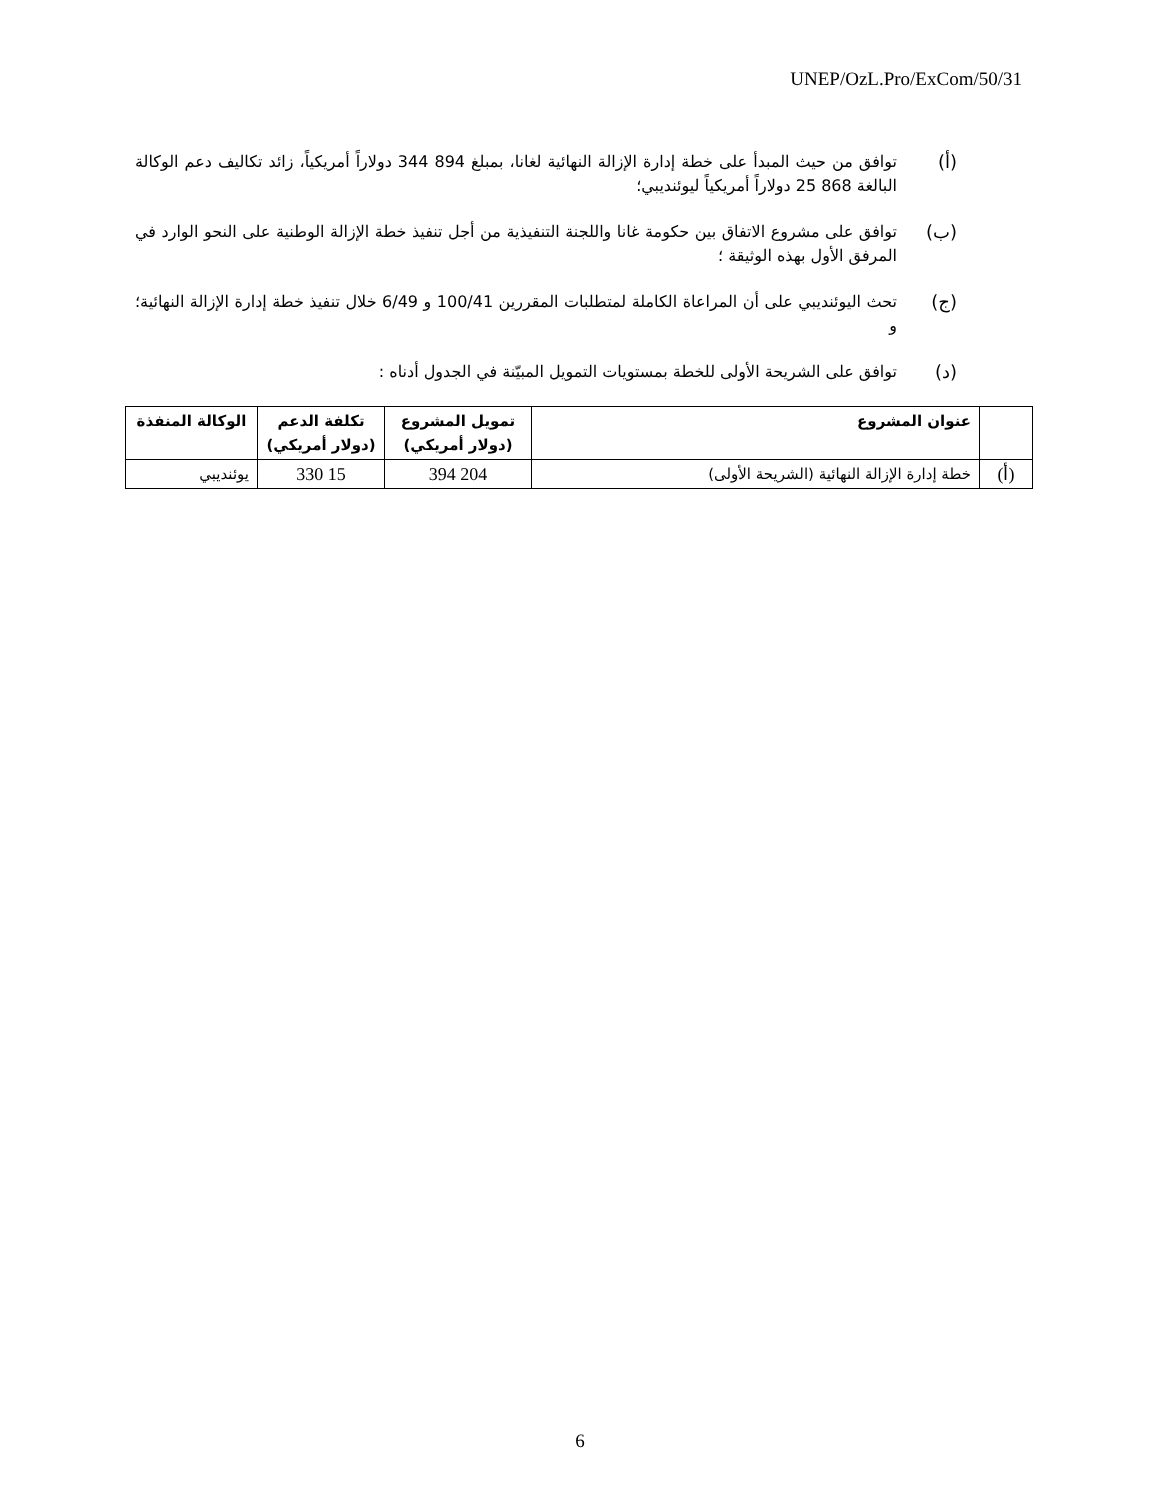UNEP/OzL.Pro/ExCom/50/31
(أ) توافق من حيث المبدأ على خطة إدارة الإزالة النهائية لغانا، بمبلغ 894 344 دولاراً أمريكياً، زائد تكاليف دعم الوكالة البالغة 868 25 دولاراً أمريكياً ليوئنديبي؛
(ب) توافق على مشروع الاتفاق بين حكومة غانا واللجنة التنفيذية من أجل تنفيذ خطة الإزالة الوطنية على النحو الوارد في المرفق الأول بهذه الوثيقة ؛
(ج) تحث اليوئنديبي على أن المراعاة الكاملة لمتطلبات المقررين 100/41 و 6/49 خلال تنفيذ خطة إدارة الإزالة النهائية؛ و
(د) توافق على الشريحة الأولى للخطة بمستويات التمويل المبيّنة في الجدول أدناه :
| | عنوان المشروع | تمويل المشروع (دولار أمريكي) | تكلفة الدعم (دولار أمريكي) | الوكالة المنفذة |
| --- | --- | --- | --- | --- |
| (أ) | خطة إدارة الإزالة النهائية (الشريحة الأولى) | 204 394 | 15 330 | يوئنديبي |
6